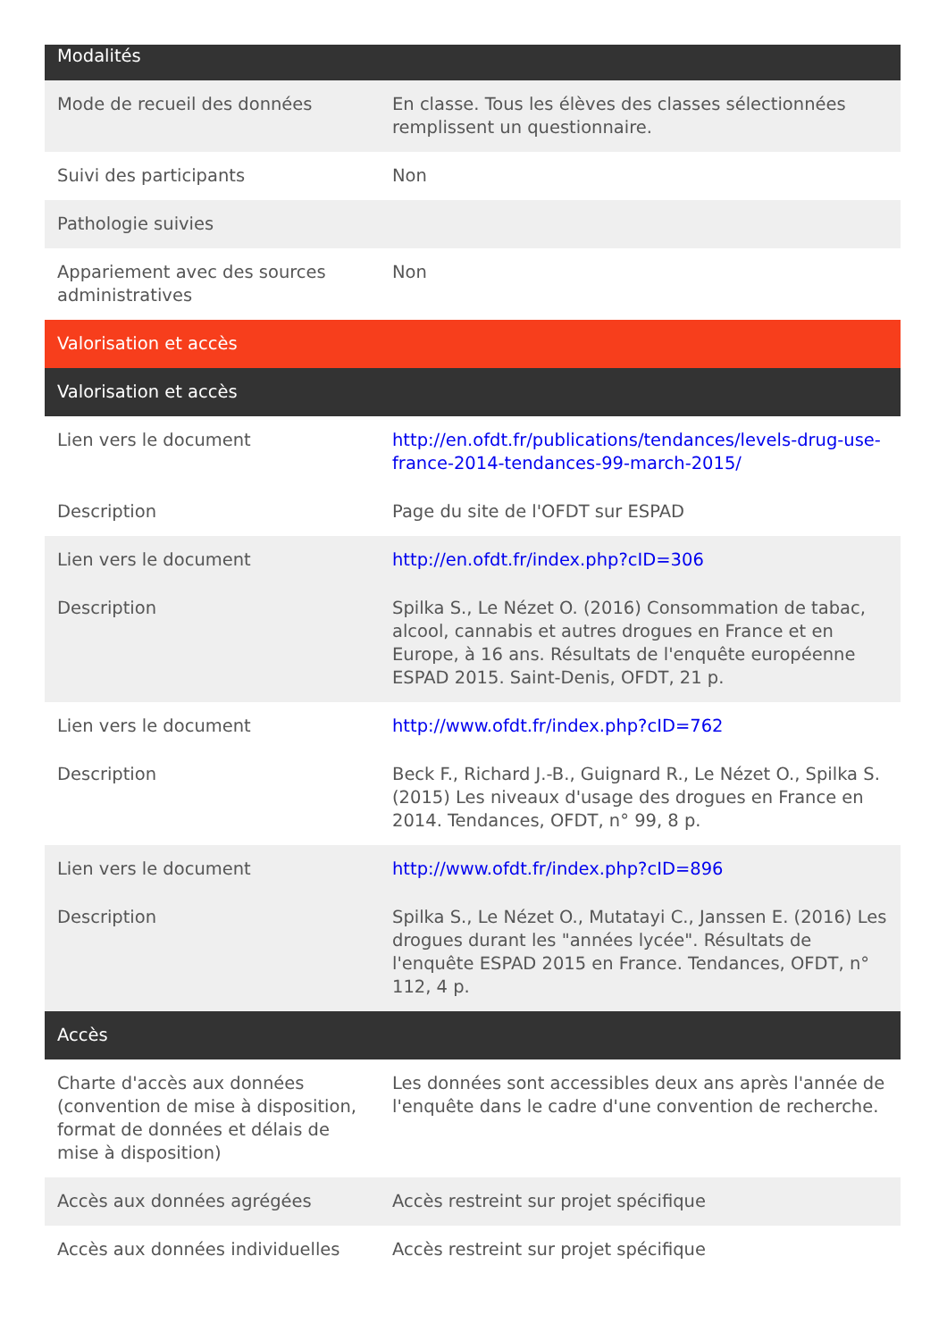| Modalités | |
| --- | --- |
| Mode de recueil des données | En classe. Tous les élèves des classes sélectionnées remplissent un questionnaire. |
| Suivi des participants | Non |
| Pathologie suivies | |
| Appariement avec des sources administratives | Non |
| Valorisation et accès | |
| Valorisation et accès | |
| Lien vers le document | http://en.ofdt.fr/publications/tendances/levels-drug-use-france-2014-tendances-99-march-2015/ |
| Description | Page du site de l'OFDT sur ESPAD |
| Lien vers le document | http://en.ofdt.fr/index.php?cID=306 |
| Description | Spilka S., Le Nézet O. (2016) Consommation de tabac, alcool, cannabis et autres drogues en France et en Europe, à 16 ans. Résultats de l'enquête européenne ESPAD 2015. Saint-Denis, OFDT, 21 p. |
| Lien vers le document | http://www.ofdt.fr/index.php?cID=762 |
| Description | Beck F., Richard J.-B., Guignard R., Le Nézet O., Spilka S. (2015) Les niveaux d'usage des drogues en France en 2014. Tendances, OFDT, n° 99, 8 p. |
| Lien vers le document | http://www.ofdt.fr/index.php?cID=896 |
| Description | Spilka S., Le Nézet O., Mutatayi C., Janssen E. (2016) Les drogues durant les "années lycée". Résultats de l'enquête ESPAD 2015 en France. Tendances, OFDT, n° 112, 4 p. |
| Accès | |
| Charte d'accès aux données (convention de mise à disposition, format de données et délais de mise à disposition) | Les données sont accessibles deux ans après l'année de l'enquête dans le cadre d'une convention de recherche. |
| Accès aux données agrégées | Accès restreint sur projet spécifique |
| Accès aux données individuelles | Accès restreint sur projet spécifique |